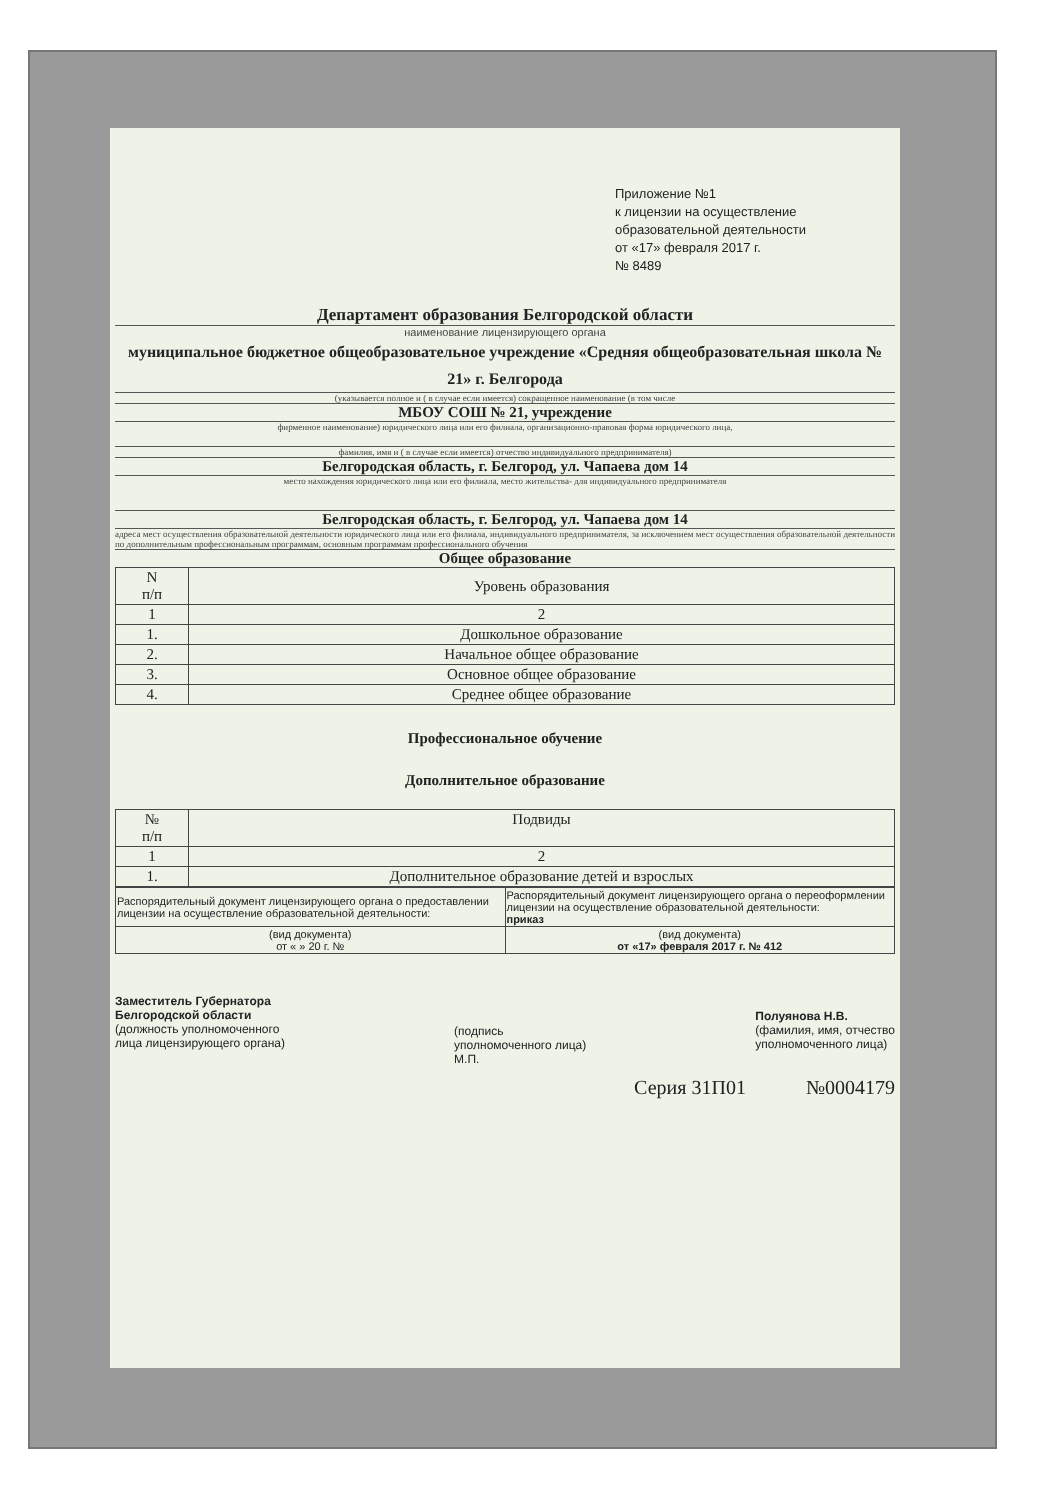Приложение №1
к лицензии на осуществление
образовательной деятельности
от «17» февраля 2017 г.
№ 8489
Департамент образования Белгородской области
наименование лицензирующего органа
муниципальное бюджетное общеобразовательное учреждение «Средняя общеобразовательная школа № 21» г. Белгорода
(указывается полное и ( в случае если имеется) сокращенное наименование (в том числе
МБОУ СОШ № 21, учреждение
фирменное наименование) юридического лица или его филиала, организационно-правовая форма юридического лица,
фамилия, имя и ( в случае если имеется) отчество индивидуального предпринимателя)
Белгородская область, г. Белгород, ул. Чапаева дом 14
место нахождения юридического лица или его филиала, место жительства- для индивидуального предпринимателя
Белгородская область, г. Белгород, ул. Чапаева дом 14
адреса мест осуществления образовательной деятельности юридического лица или его филиала, индивидуального предпринимателя, за исключением мест осуществления образовательной деятельности по дополнительным профессиональным программам, основным программам профессионального обучения
Общее образование
| N п/п | Уровень образования |
| --- | --- |
| 1 | 2 |
| 1. | Дошкольное образование |
| 2. | Начальное общее образование |
| 3. | Основное общее образование |
| 4. | Среднее общее образование |
Профессиональное обучение
Дополнительное образование
| № п/п | Подвиды |
| --- | --- |
| 1 | 2 |
| 1. | Дополнительное образование детей и взрослых |
| Распорядительный документ лицензирующего органа о предоставлении лицензии на осуществление образовательной деятельности: | Распорядительный документ лицензирующего органа о переоформлении лицензии на осуществление образовательной деятельности: приказ |
| (вид документа) от « » 20 г. № | (вид документа) от «17» февраля 2017 г. № 412 |
Заместитель Губернатора
Белгородской области
(должность уполномоченного
лица лицензирующего органа)
(подпись
уполномоченного лица)
М.П.
Полуянова Н.В.
(фамилия, имя, отчество
уполномоченного лица)
Серия 31П01 №0004179